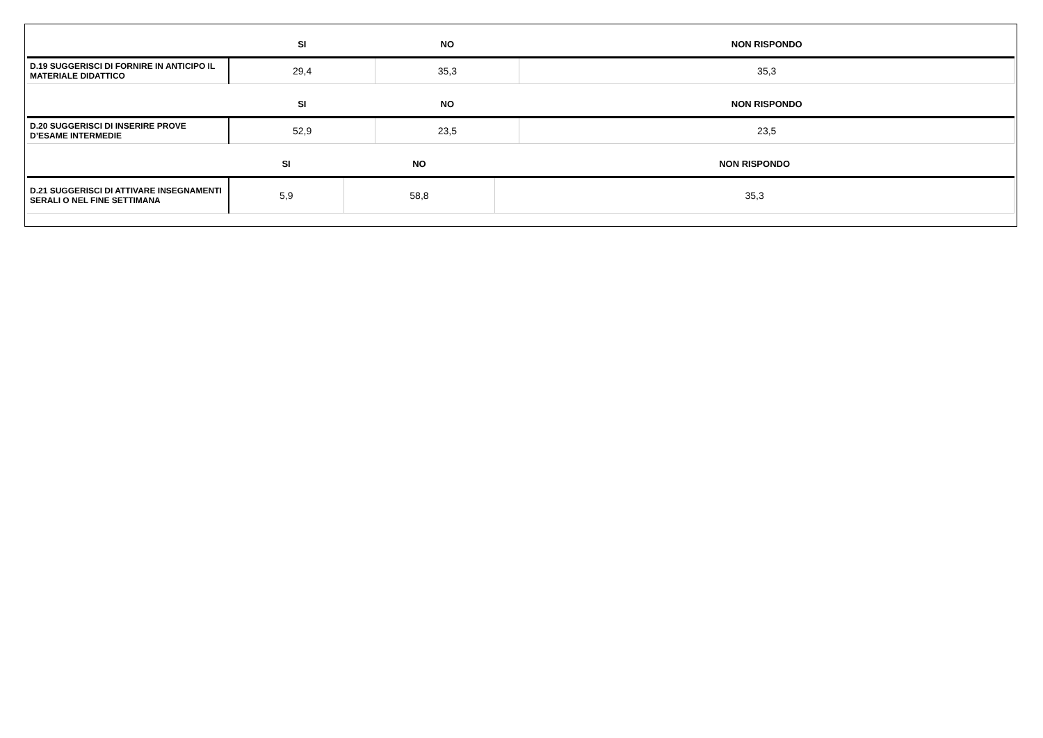| | SI | NO | NON RISPONDO |
| --- | --- | --- | --- |
| D.19 SUGGERISCI DI FORNIRE IN ANTICIPO IL MATERIALE DIDATTICO | 29,4 | 35,3 | 35,3 |
| | SI | NO | NON RISPONDO |
| --- | --- | --- | --- |
| D.20 SUGGERISCI DI INSERIRE PROVE D’ESAME INTERMEDIE | 52,9 | 23,5 | 23,5 |
| | SI | NO | NON RISPONDO |
| --- | --- | --- | --- |
| D.21 SUGGERISCI DI ATTIVARE INSEGNAMENTI SERALI O NEL FINE SETTIMANA | 5,9 | 58,8 | 35,3 |